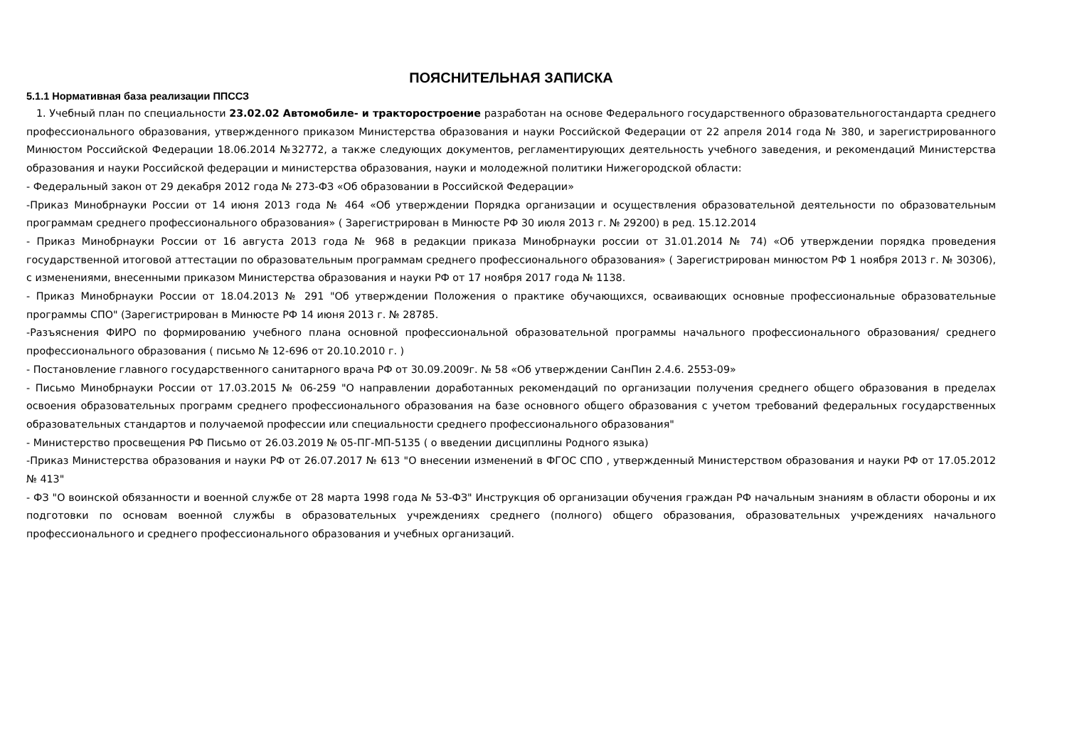ПОЯСНИТЕЛЬНАЯ ЗАПИСКА
5.1.1 Нормативная база реализации ППССЗ
1. Учебный план по специальности 23.02.02 Автомобиле- и тракторостроение разработан на основе Федерального государственного образовательногостандарта среднего профессионального образования, утвержденного приказом Министерства образования и науки Российской Федерации от 22 апреля 2014 года № 380, и зарегистрированного Минюстом Российской Федерации 18.06.2014 №32772, а также следующих документов, регламентирующих деятельность учебного заведения, и рекомендаций Министерства образования и науки Российской федерации и министерства образования, науки и молодежной политики Нижегородской области:
- Федеральный закон от 29 декабря 2012 года № 273-ФЗ «Об образовании в Российской Федерации»
-Приказ Минобрнауки России от 14 июня 2013 года № 464 «Об утверждении Порядка организации и осуществления образовательной деятельности по образовательным программам среднего профессионального образования» ( Зарегистрирован в Минюсте РФ 30 июля 2013 г. № 29200) в ред. 15.12.2014
- Приказ Минобрнауки России от 16 августа 2013 года № 968 в редакции приказа Минобрнауки россии от 31.01.2014 № 74) «Об утверждении порядка проведения государственной итоговой аттестации по образовательным программам среднего профессионального образования» ( Зарегистрирован минюстом РФ 1 ноября 2013 г. № 30306), с изменениями, внесенными приказом Министерства образования и науки РФ от 17 ноября 2017 года № 1138.
- Приказ Минобрнауки России от 18.04.2013 № 291 "Об утверждении Положения о практике обучающихся, осваивающих основные профессиональные образовательные программы СПО" (Зарегистрирован в Минюсте РФ 14 июня 2013 г. № 28785.
-Разъяснения ФИРО по формированию учебного плана основной профессиональной образовательной программы начального профессионального образования/ среднего профессионального образования ( письмо № 12-696 от 20.10.2010 г. )
- Постановление главного государственного санитарного врача РФ от 30.09.2009г. № 58 «Об утверждении СанПин 2.4.6. 2553-09»
- Письмо Минобрнауки России от 17.03.2015 № 06-259 "О направлении доработанных рекомендаций по организации получения среднего общего образования в пределах освоения образовательных программ среднего профессионального образования на базе основного общего образования с учетом требований федеральных государственных образовательных стандартов и получаемой профессии или специальности среднего профессионального образования"
- Министерство просвещения РФ Письмо от 26.03.2019 № 05-ПГ-МП-5135 ( о введении дисциплины Родного языка)
-Приказ Министерства образования и науки РФ от 26.07.2017 № 613 "О внесении изменений в ФГОС СПО , утвержденный Министерством образования и науки РФ от 17.05.2012 № 413"
- ФЗ "О воинской обязанности и военной службе от 28 марта 1998 года № 53-ФЗ" Инструкция об организации обучения граждан РФ начальным знаниям в области обороны и их подготовки по основам военной службы в образовательных учреждениях среднего (полного) общего образования, образовательных учреждениях начального профессионального и среднего профессионального образования и учебных организаций.